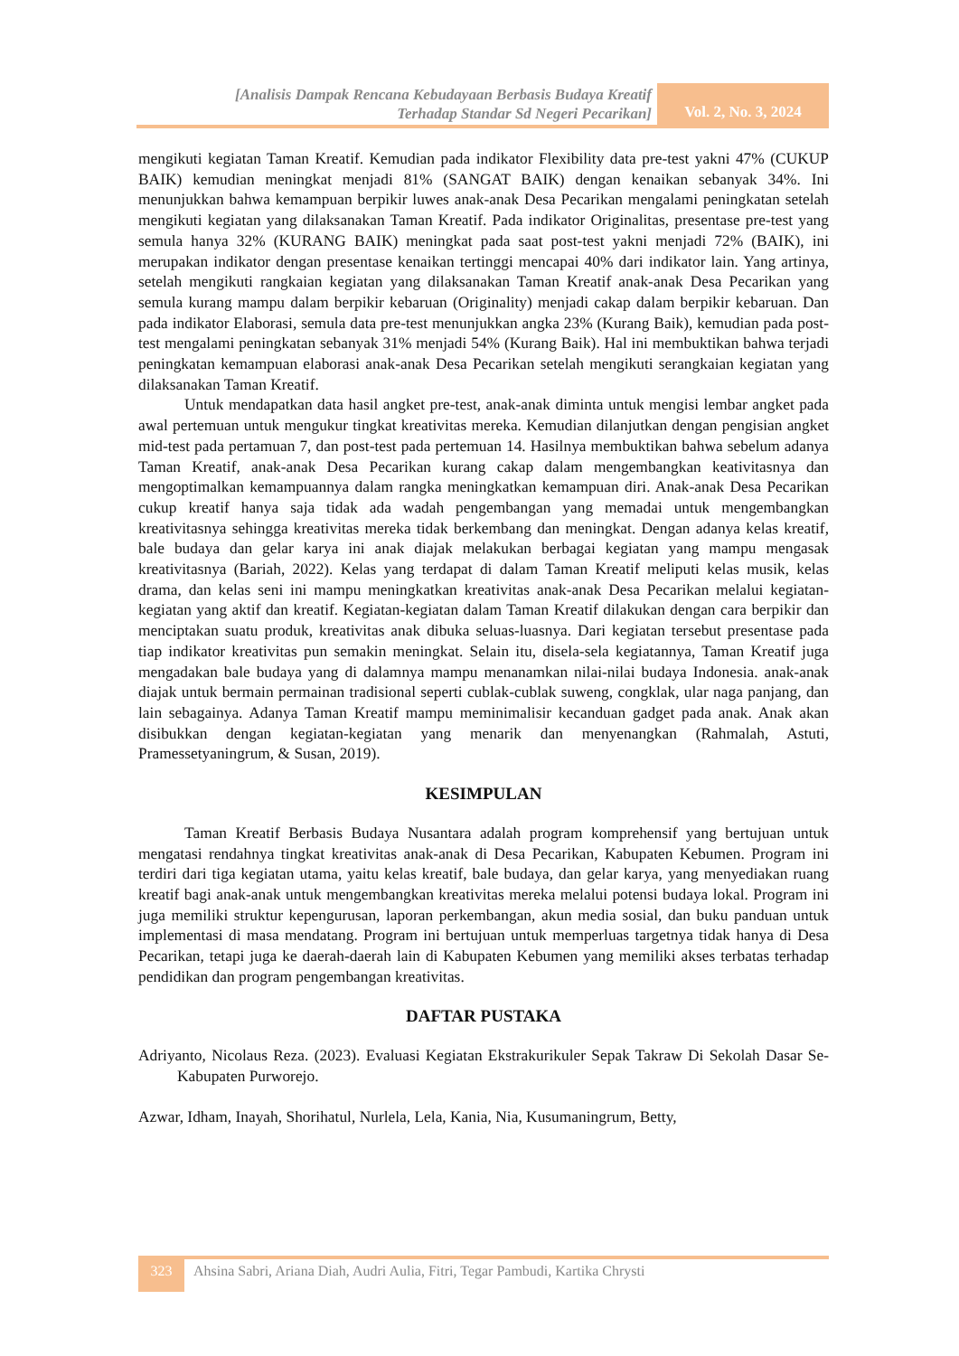[Analisis Dampak Rencana Kebudayaan Berbasis Budaya Kreatif
Terhadap Standar Sd Negeri Pecarikan]
Vol. 2, No. 3, 2024
mengikuti kegiatan Taman Kreatif. Kemudian pada indikator Flexibility data pre-test yakni 47% (CUKUP BAIK) kemudian meningkat menjadi 81% (SANGAT BAIK) dengan kenaikan sebanyak 34%. Ini menunjukkan bahwa kemampuan berpikir luwes anak-anak Desa Pecarikan mengalami peningkatan setelah mengikuti kegiatan yang dilaksanakan Taman Kreatif. Pada indikator Originalitas, presentase pre-test yang semula hanya 32% (KURANG BAIK) meningkat pada saat post-test yakni menjadi 72% (BAIK), ini merupakan indikator dengan presentase kenaikan tertinggi mencapai 40% dari indikator lain. Yang artinya, setelah mengikuti rangkaian kegiatan yang dilaksanakan Taman Kreatif anak-anak Desa Pecarikan yang semula kurang mampu dalam berpikir kebaruan (Originality) menjadi cakap dalam berpikir kebaruan. Dan pada indikator Elaborasi, semula data pre-test menunjukkan angka 23% (Kurang Baik), kemudian pada post-test mengalami peningkatan sebanyak 31% menjadi 54% (Kurang Baik). Hal ini membuktikan bahwa terjadi peningkatan kemampuan elaborasi anak-anak Desa Pecarikan setelah mengikuti serangkaian kegiatan yang dilaksanakan Taman Kreatif.
Untuk mendapatkan data hasil angket pre-test, anak-anak diminta untuk mengisi lembar angket pada awal pertemuan untuk mengukur tingkat kreativitas mereka. Kemudian dilanjutkan dengan pengisian angket mid-test pada pertamuan 7, dan post-test pada pertemuan 14. Hasilnya membuktikan bahwa sebelum adanya Taman Kreatif, anak-anak Desa Pecarikan kurang cakap dalam mengembangkan keativitasnya dan mengoptimalkan kemampuannya dalam rangka meningkatkan kemampuan diri. Anak-anak Desa Pecarikan cukup kreatif hanya saja tidak ada wadah pengembangan yang memadai untuk mengembangkan kreativitasnya sehingga kreativitas mereka tidak berkembang dan meningkat. Dengan adanya kelas kreatif, bale budaya dan gelar karya ini anak diajak melakukan berbagai kegiatan yang mampu mengasak kreativitasnya (Bariah, 2022). Kelas yang terdapat di dalam Taman Kreatif meliputi kelas musik, kelas drama, dan kelas seni ini mampu meningkatkan kreativitas anak-anak Desa Pecarikan melalui kegiatan-kegiatan yang aktif dan kreatif. Kegiatan-kegiatan dalam Taman Kreatif dilakukan dengan cara berpikir dan menciptakan suatu produk, kreativitas anak dibuka seluas-luasnya. Dari kegiatan tersebut presentase pada tiap indikator kreativitas pun semakin meningkat. Selain itu, disela-sela kegiatannya, Taman Kreatif juga mengadakan bale budaya yang di dalamnya mampu menanamkan nilai-nilai budaya Indonesia. anak-anak diajak untuk bermain permainan tradisional seperti cublak-cublak suweng, congklak, ular naga panjang, dan lain sebagainya. Adanya Taman Kreatif mampu meminimalisir kecanduan gadget pada anak. Anak akan disibukkan dengan kegiatan-kegiatan yang menarik dan menyenangkan (Rahmalah, Astuti, Pramessetyaningrum, & Susan, 2019).
KESIMPULAN
Taman Kreatif Berbasis Budaya Nusantara adalah program komprehensif yang bertujuan untuk mengatasi rendahnya tingkat kreativitas anak-anak di Desa Pecarikan, Kabupaten Kebumen. Program ini terdiri dari tiga kegiatan utama, yaitu kelas kreatif, bale budaya, dan gelar karya, yang menyediakan ruang kreatif bagi anak-anak untuk mengembangkan kreativitas mereka melalui potensi budaya lokal. Program ini juga memiliki struktur kepengurusan, laporan perkembangan, akun media sosial, dan buku panduan untuk implementasi di masa mendatang. Program ini bertujuan untuk memperluas targetnya tidak hanya di Desa Pecarikan, tetapi juga ke daerah-daerah lain di Kabupaten Kebumen yang memiliki akses terbatas terhadap pendidikan dan program pengembangan kreativitas.
DAFTAR PUSTAKA
Adriyanto, Nicolaus Reza. (2023). Evaluasi Kegiatan Ekstrakurikuler Sepak Takraw Di Sekolah Dasar Se-Kabupaten Purworejo.
Azwar, Idham, Inayah, Shorihatul, Nurlela, Lela, Kania, Nia, Kusumaningrum, Betty,
323
Ahsina Sabri, Ariana Diah, Audri Aulia, Fitri, Tegar Pambudi, Kartika Chrysti